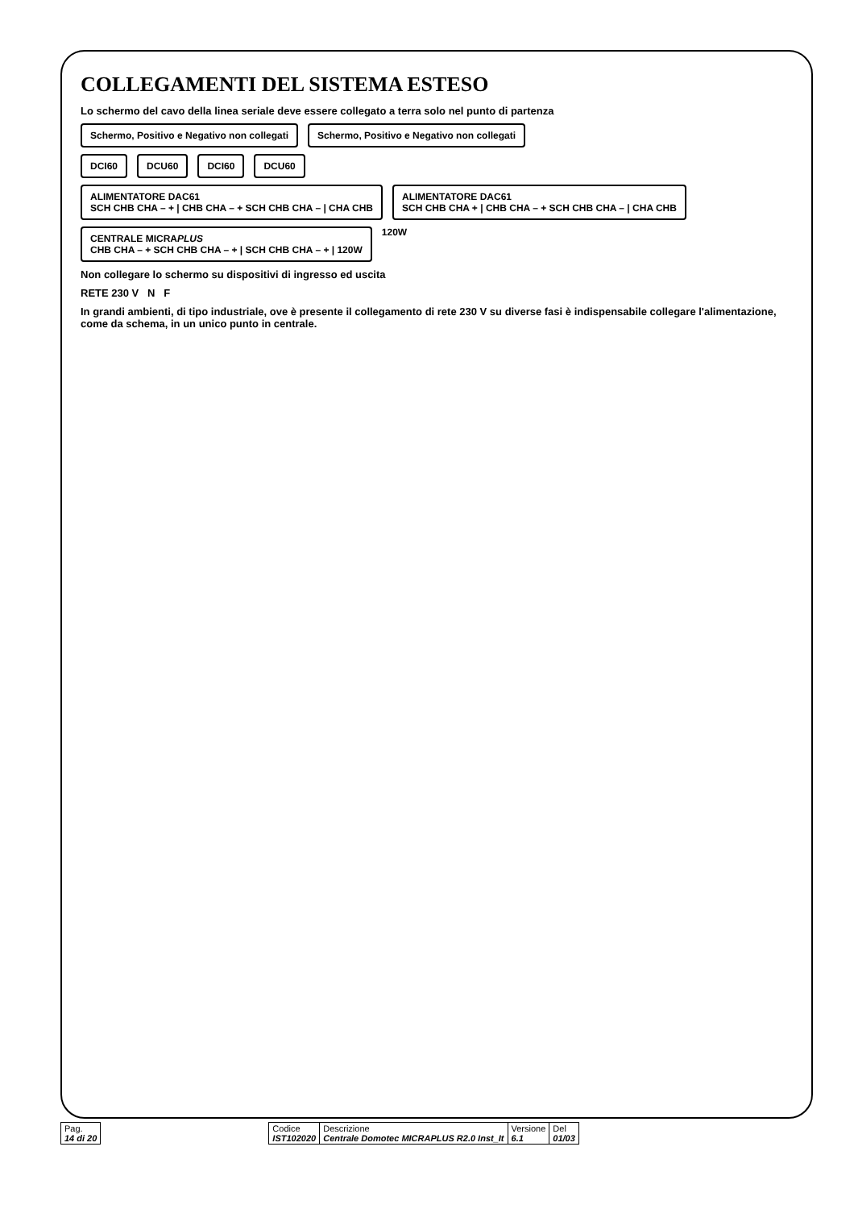COLLEGAMENTI DEL SISTEMA ESTESO
Lo schermo del cavo della linea seriale deve essere collegato a terra solo nel punto di partenza
Schermo, Positivo e Negativo non collegati
Schermo, Positivo e Negativo non collegati
DCI60
DCU60
DCI60
DCU60
ALIMENTATORE DAC61
SCH CHB CHA – + | CHB CHA – + SCH CHB CHA – | CHA CHB
ALIMENTATORE DAC61
SCH CHB CHA + | CHB CHA – + SCH CHB CHA – | CHA CHB
CENTRALE MICRAPLUS
CHB CHA – + SCH CHB CHA – + | SCH CHB CHA – + | 120W
120W
Non collegare lo schermo su dispositivi di ingresso ed uscita
RETE 230 V N F
In grandi ambienti, di tipo industriale, ove è presente il collegamento di rete 230 V su diverse fasi è indispensabile collegare l'alimentazione, come da schema, in un unico punto in centrale.
| Pag. 14 di 20 | | Codice IST102020 | Descrizione Centrale Domotec MICRAPLUS R2.0 Inst_It | Versione 6.1 | Del 01/03 |